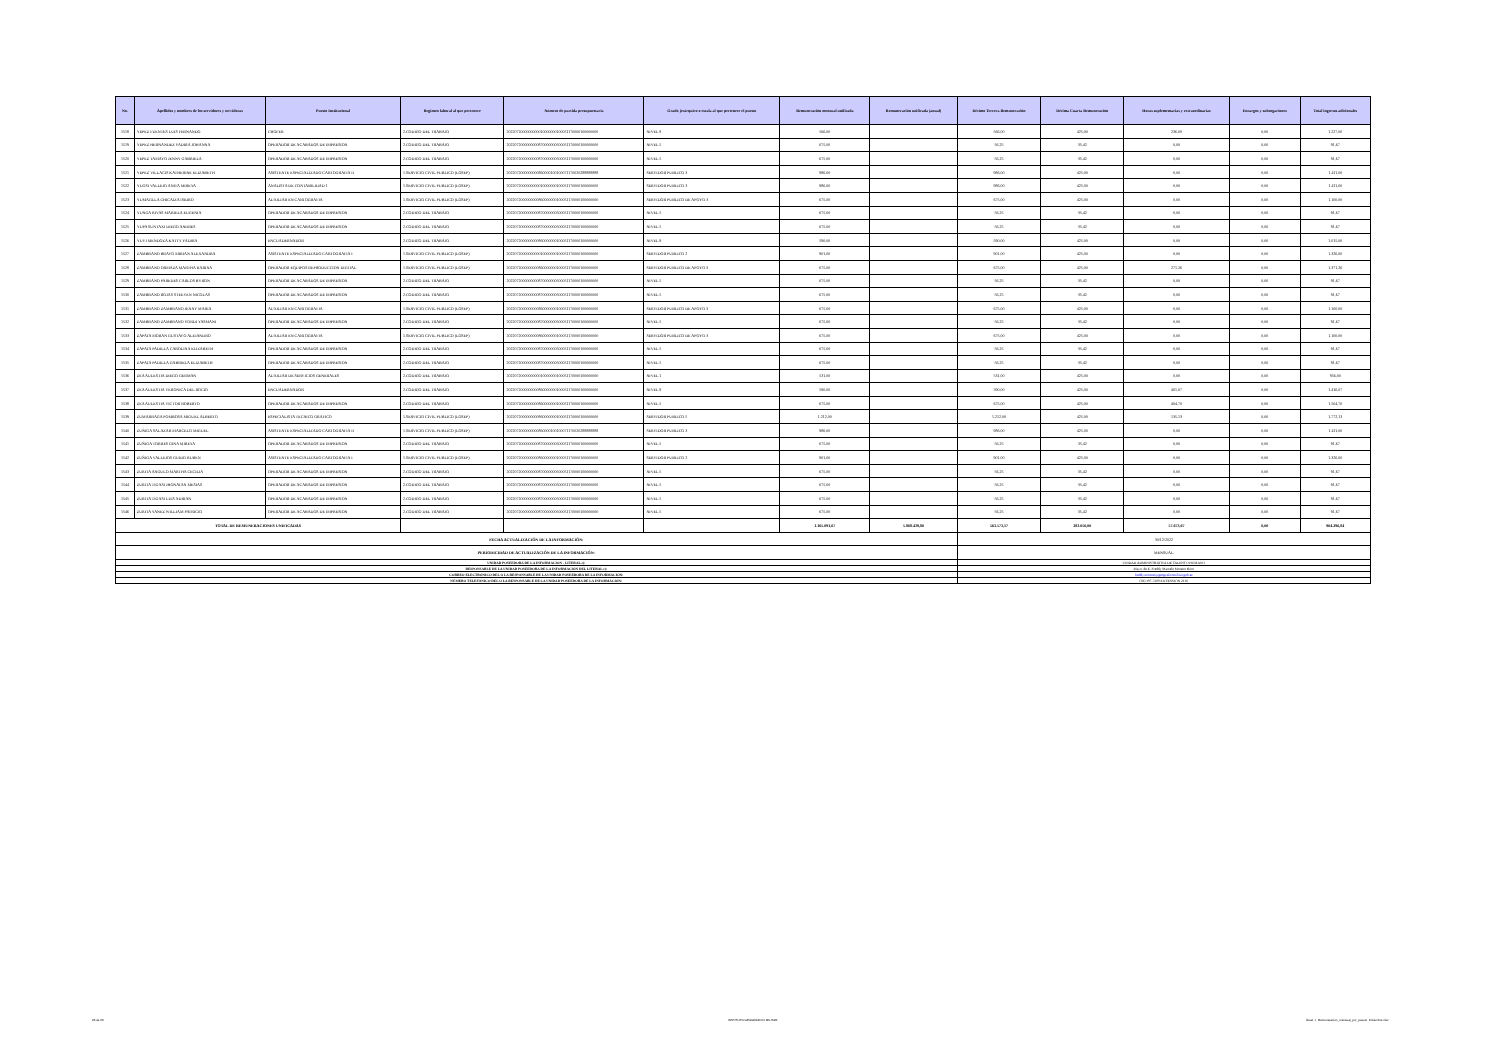| No. | Apellidos y nombres de los servidores y servidoras | Puesto Institucional | Regimen laboral al que pertenece | Número de partida presupuestaria | Grado jerárquico o escala al que pertenece el puesto | Remuneración mensual unificada | Remuneración unificada (anual) | Décimo Tercera Remuneración | Décima Cuarta Remuneración | Horas suplementarias y extraordinarias | Encargos y subrogaciones | Total ingresos adicionales |
| --- | --- | --- | --- | --- | --- | --- | --- | --- | --- | --- | --- | --- |
| 1518 | YEPEZ FUENTES LUIS FERNANDO | CHOFER | 2.CODIGO DEL TRABAJO | 2022072000000000010000000100051170000100000000 | NIVEL 9 | 566,00 | | 566,00 | 425,00 | 236,00 | 0,00 | 1.227,00 |
| 1519 | YEPEZ HERNANDEZ YADIRA JOHANNA | OPERADOR DE ACABADOS DE IMPRESION | 2.CODIGO DEL TRABAJO | 2022072000000000870000000500051170000100000000 | NIVEL 5 | 675,00 | | 56,25 | 35,42 | 0,00 | 0,00 | 91,67 |
| 1520 | YEPEZ TAMAYO JENNY GABRIELA | OPERADOR DE ACABADOS DE IMPRESION | 2.CODIGO DEL TRABAJO | 2022072000000000870000000500051170000100000000 | NIVEL 5 | 675,00 | | 56,25 | 35,42 | 0,00 | 0,00 | 91,67 |
| 1521 | YEPEZ VILLACIS KATHERINE ELIZABETH | ASISTENTE ESPECIALIZADO CARTOGRAFIA II | 1.SERVICIO CIVIL PUBLICO (LOSEP) | 2022072000000000860000100100071170020288888888 | SERVIDOR PUBLICO 3 | 986,00 | | 986,00 | 425,00 | 0,00 | 0,00 | 1.411,00 |
| 1522 | YUGSI VALLEJO ANITA MIREYA | ANALISTA DE CONTABILIDAD 1 | 1.SERVICIO CIVIL PUBLICO (LOSEP) | 2022072000000000010000000100051170000100000000 | SERVIDOR PUBLICO 3 | 986,00 | | 986,00 | 425,00 | 0,00 | 0,00 | 1.411,00 |
| 1523 | YUMAGLLA CHICAIZA ISIDRO | AUXILIAR EN CARTOGRAFIA | 1.SERVICIO CIVIL PUBLICO (LOSEP) | 2022072000000000860000000100051170000100000000 | SERVIDOR PUBLICO DE APOYO 3 | 675,00 | | 675,00 | 425,00 | 0,00 | 0,00 | 1.100,00 |
| 1524 | YUNGA RIVAS MARIELA EUGENIA | OPERADOR DE ACABADOS DE IMPRESION | 2.CODIGO DEL TRABAJO | 2022072000000000870000000500051170000100000000 | NIVEL 5 | 675,00 | | 56,25 | 35,42 | 0,00 | 0,00 | 91,67 |
| 1525 | YUPA SUNTAXI DIEGO ANDRES | OPERADOR DE ACABADOS DE IMPRESION | 2.CODIGO DEL TRABAJO | 2022072000000000870000000500051170000100000000 | NIVEL 5 | 675,00 | | 56,25 | 35,42 | 0,00 | 0,00 | 91,67 |
| 1526 | YUVI MENDOZA KATTY YADIRA | ENCUADERNADOR | 2.CODIGO DEL TRABAJO | 2022072000000000860000000100051170000100000000 | NIVEL 9 | 590,00 | | 590,00 | 425,00 | 0,00 | 0,00 | 1.015,00 |
| 1527 | ZAMBRANO BRAVO MIRIAN ALEXANDRA | ASISTENTE ESPECIALIZADO CARTOGRAFIA I | 1.SERVICIO CIVIL PUBLICO (LOSEP) | 2022072000000000010000000100051170000100000000 | SERVIDOR PUBLICO 2 | 901,00 | | 901,00 | 425,00 | 0,00 | 0,00 | 1.326,00 |
| 1528 | ZAMBRANO ORMAZA MARTHA KARINA | OPERADOR EQUIPOS REPRODUCCION DIGITAL | 1.SERVICIO CIVIL PUBLICO (LOSEP) | 2022072000000000860000000100051170000100000000 | SERVIDOR PUBLICO DE APOYO 3 | 675,00 | | 675,00 | 425,00 | 271,26 | 0,00 | 1.371,26 |
| 1529 | ZAMBRANO PAREDES CARLOS BYRON | OPERADOR DE ACABADOS DE IMPRESION | 2.CODIGO DEL TRABAJO | 2022072000000000870000000500051170000100000000 | NIVEL 5 | 675,00 | | 56,25 | 35,42 | 0,00 | 0,00 | 91,67 |
| 1530 | ZAMBRANO ROJAS STEEVEN NICOLAS | OPERADOR DE ACABADOS DE IMPRESION | 2.CODIGO DEL TRABAJO | 2022072000000000870000000500051170000100000000 | NIVEL 5 | 675,00 | | 56,25 | 35,42 | 0,00 | 0,00 | 91,67 |
| 1531 | ZAMBRANO ZAMBRANO JENNY MARIA | AUXILIAR EN CARTOGRAFIA | 1.SERVICIO CIVIL PUBLICO (LOSEP) | 2022072000000000860000000100051170000100000000 | SERVIDOR PUBLICO DE APOYO 3 | 675,00 | | 675,00 | 425,00 | 0,00 | 0,00 | 1.100,00 |
| 1532 | ZAMBRANO ZAMBRANO YORDI YASMANI | OPERADOR DE ACABADOS DE IMPRESION | 2.CODIGO DEL TRABAJO | 2022072000000000870000000500051170000100000000 | NIVEL 5 | 675,00 | | 56,25 | 35,42 | 0,00 | 0,00 | 91,67 |
| 1533 | ZAPATA MORAN GUSTAVO ALEJANDRO | AUXILIAR EN CARTOGRAFIA | 1.SERVICIO CIVIL PUBLICO (LOSEP) | 2022072000000000860000000100051170000100000000 | SERVIDOR PUBLICO DE APOYO 3 | 675,00 | | 675,00 | 425,00 | 0,00 | 0,00 | 1.100,00 |
| 1534 | ZAPATA PADILLA CAROLINA ELIZABETH | OPERADOR DE ACABADOS DE IMPRESION | 2.CODIGO DEL TRABAJO | 2022072000000000870000000500051170000100000000 | NIVEL 5 | 675,00 | | 56,25 | 35,42 | 0,00 | 0,00 | 91,67 |
| 1535 | ZAPATA PADILLA GABRIELA ELIZABETH | OPERADOR DE ACABADOS DE IMPRESION | 2.CODIGO DEL TRABAJO | 2022072000000000870000000500051170000100000000 | NIVEL 5 | 675,00 | | 56,25 | 35,42 | 0,00 | 0,00 | 91,67 |
| 1536 | ZEA AULESTIA DIEGO GERMAN | AUXILIAR DE SERVICIOS GENERALES | 2.CODIGO DEL TRABAJO | 2022072000000000010000000100051170000100000000 | NIVEL 1 | 531,00 | | 531,00 | 425,00 | 0,00 | 0,00 | 956,00 |
| 1537 | ZEA AULESTIA VERONICA DEL ROCIO | ENCUADERNADOR | 2.CODIGO DEL TRABAJO | 2022072000000000860000000100051170000100000000 | NIVEL 9 | 590,00 | | 590,00 | 425,00 | 401,07 | 0,00 | 1.416,07 |
| 1538 | ZEA AULESTIA VICTOR ROBERTO | OPERADOR DE ACABADOS DE IMPRESION | 2.CODIGO DEL TRABAJO | 2022072000000000860000000100051170000100000000 | NIVEL 5 | 675,00 | | 675,00 | 425,00 | 404,70 | 0,00 | 1.504,70 |
| 1539 | ZUMARRAGA POMBOSA MIGUEL ALBERTO | ESPECIALISTA TECNICO GRAFICO | 1.SERVICIO CIVIL PUBLICO (LOSEP) | 2022072000000000860000000100051170000100000000 | SERVIDOR PUBLICO 5 | 1.212,00 | | 1.212,00 | 425,00 | 135,13 | 0,00 | 1.772,13 |
| 1540 | ZUÑIGA SALAZAR MARCELO MIGUEL | ASISTENTE ESPECIALIZADO CARTOGRAFIA II | 1.SERVICIO CIVIL PUBLICO (LOSEP) | 2022072000000000860000100100071170020288888888 | SERVIDOR PUBLICO 3 | 986,00 | | 986,00 | 425,00 | 0,00 | 0,00 | 1.411,00 |
| 1541 | ZUÑIGA TORRES GINA MIREYA | OPERADOR DE ACABADOS DE IMPRESION | 2.CODIGO DEL TRABAJO | 2022072000000000870000000500051170000100000000 | NIVEL 5 | 675,00 | | 56,25 | 35,42 | 0,00 | 0,00 | 91,67 |
| 1542 | ZUÑIGA VALLEJOS GUIDO RUBEN | ASISTENTE ESPECIALIZADO CARTOGRAFIA I | 1.SERVICIO CIVIL PUBLICO (LOSEP) | 2022072000000000860000000100051170000100000000 | SERVIDOR PUBLICO 2 | 901,00 | | 901,00 | 425,00 | 0,00 | 0,00 | 1.326,00 |
| 1543 | ZURITA ANGULO MARTHA CECILIA | OPERADOR DE ACABADOS DE IMPRESION | 2.CODIGO DEL TRABAJO | 2022072000000000870000000500051170000100000000 | NIVEL 5 | 675,00 | | 56,25 | 35,42 | 0,00 | 0,00 | 91,67 |
| 1544 | ZURITA TIGASI JHONATAN MESIAS | OPERADOR DE ACABADOS DE IMPRESION | 2.CODIGO DEL TRABAJO | 2022072000000000870000000500051170000100000000 | NIVEL 5 | 675,00 | | 56,25 | 35,42 | 0,00 | 0,00 | 91,67 |
| 1545 | ZURITA TIGASI LUIS ADRIAN | OPERADOR DE ACABADOS DE IMPRESION | 2.CODIGO DEL TRABAJO | 2022072000000000870000000500051170000100000000 | NIVEL 5 | 675,00 | | 56,25 | 35,42 | 0,00 | 0,00 | 91,67 |
| 1546 | ZURITA YANEZ WILLIAM PATRICIO | OPERADOR DE ACABADOS DE IMPRESION | 2.CODIGO DEL TRABAJO | 2022072000000000870000000500051170000100000000 | NIVEL 5 | 675,00 | | 56,25 | 35,42 | 0,00 | 0,00 | 91,67 |
| TOTAL DE REMUNERACIONES UNIFICADAS | | | | | | 1.165.091,67 | 5.868.439,80 | 563.573,17 | 283.050,00 | 57.673,67 | 0,00 | 904.296,84 |
| FECHA ACTUALIZACIÓN DE LA INFORMACIÓN: | | | | | | | | 30/12/2022 | | | | |
| PERIODICIDAD DE ACTUALIZACIÓN DE LA INFORMACIÓN: | | | | | | | | MENSUAL | | | | |
| UNIDAD POSEEDORA DE LA INFORMACION - LITERAL c): | | | | | | | | UNIDAD ADMINISTRATIVA DE TALENTO HUMANO | | | | |
| RESPONSABLE DE LA UNIDAD POSEEDORA DE LA INFORMACIÓN DEL LITERAL c): | | | | | | | | Mayo. de E. Freddy Marcelo Moreno Brito | | | | |
| CORREO ELECTRÓNICO DEL O LA RESPONSABLE DE LA UNIDAD POSEEDORA DE LA INFORMACIÓN: | | | | | | | | freddy.moreno@geograficomilitar.gob.ec | | | | |
| NÚMERO TELEFÓNICO DEL O LA RESPONSABLE DE LA UNIDAD POSEEDORA DE LA INFORMACIÓN: | | | | | | | | (02) 397-5100 EXTENSIÓN 2116 | | | | |
26 de 26 INSTITUTO GEOGRÁFICO MILITAR literal_c_Remuneracion_mensual_por_puesto_Diciembre.xlsx